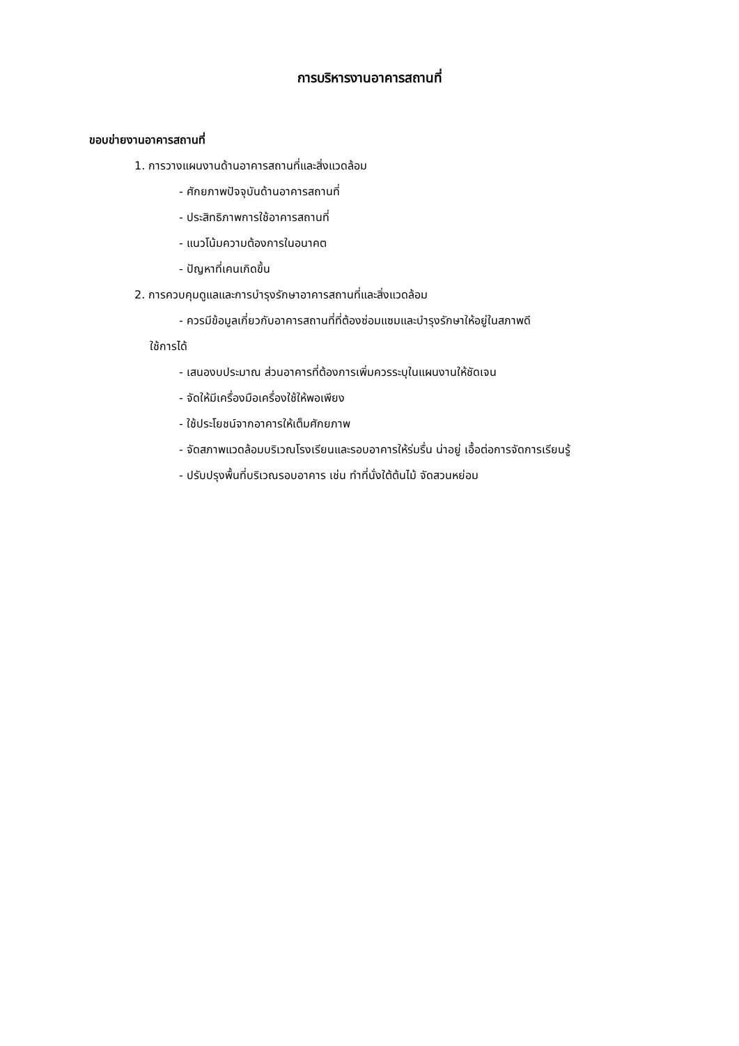การบริหารงานอาคารสถานที่
ขอบข่ายงานอาคารสถานที่
1. การวางแผนงานด้านอาคารสถานที่และสิ่งแวดล้อม
- ศักยภาพปัจจุบันด้านอาคารสถานที่
- ประสิทธิภาพการใช้อาคารสถานที่
- แนวโน้มความต้องการในอนาคต
- ปัญหาที่เคนเกิดขึ้น
2. การควบคุมดูแลและการบำรุงรักษาอาคารสถานที่และสิ่งแวดล้อม
- ควรมีข้อมูลเกี่ยวกับอาคารสถานที่ที่ต้องซ่อมแซมและบำรุงรักษาให้อยู่ในสภาพดี
ใช้การได้
- เสนองบประมาณ ส่วนอาคารที่ต้องการเพิ่มควรระบุในแผนงานให้ชัดเจน
- จัดให้มีเครื่องมือเครื่องใช้ให้พอเพียง
- ใช้ประโยชน์จากอาคารให้เต็มศักยภาพ
- จัดสภาพแวดล้อมบริเวณโรงเรียนและรอบอาคารให้ร่มรื่น น่าอยู่ เอื้อต่อการจัดการเรียนรู้
- ปรับปรุงพื้นที่บริเวณรอบอาคาร เช่น ทำที่นั่งใต้ต้นไม้ จัดสวนหย่อม